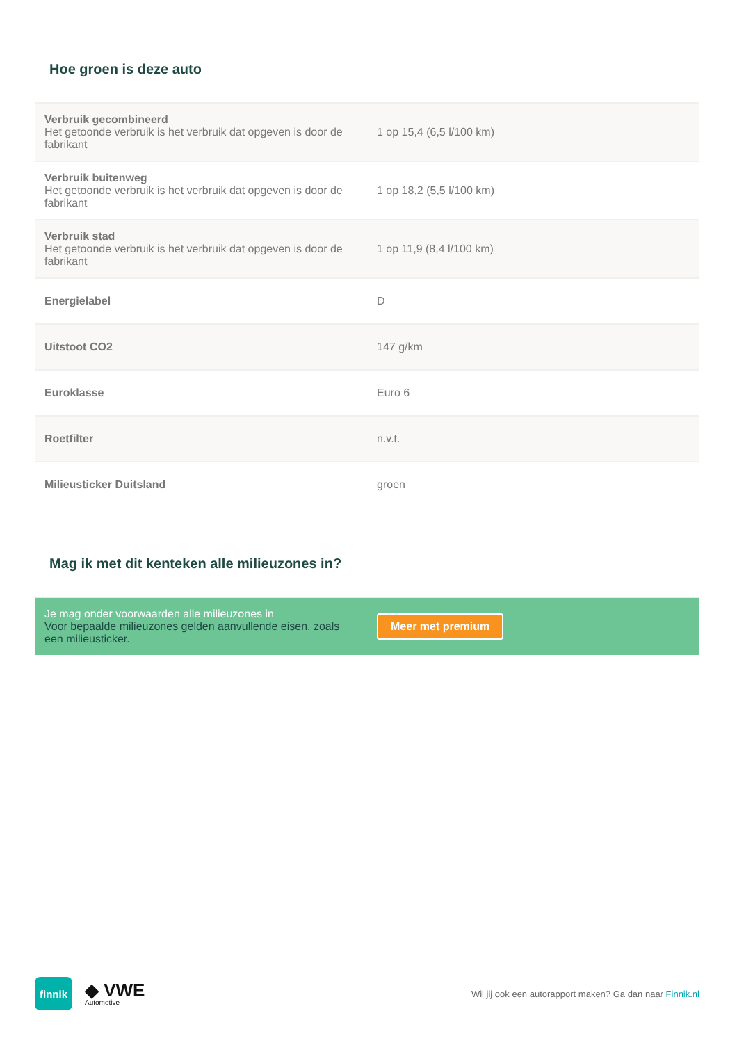Hoe groen is deze auto
| Verbruik gecombineerd Het getoonde verbruik is het verbruik dat opgeven is door de fabrikant | 1 op 15,4 (6,5 l/100 km) |
| Verbruik buitenweg Het getoonde verbruik is het verbruik dat opgeven is door de fabrikant | 1 op 18,2 (5,5 l/100 km) |
| Verbruik stad Het getoonde verbruik is het verbruik dat opgeven is door de fabrikant | 1 op 11,9 (8,4 l/100 km) |
| Energielabel | D |
| Uitstoot CO2 | 147 g/km |
| Euroklasse | Euro 6 |
| Roetfilter | n.v.t. |
| Milieusticker Duitsland | groen |
Mag ik met dit kenteken alle milieuzones in?
Je mag onder voorwaarden alle milieuzones in
Voor bepaalde milieuzones gelden aanvullende eisen, zoals een milieusticker.
Meer met premium
finnik
◆ VWE
Automotive
Wil jij ook een autorapport maken? Ga dan naar Finnik.nl